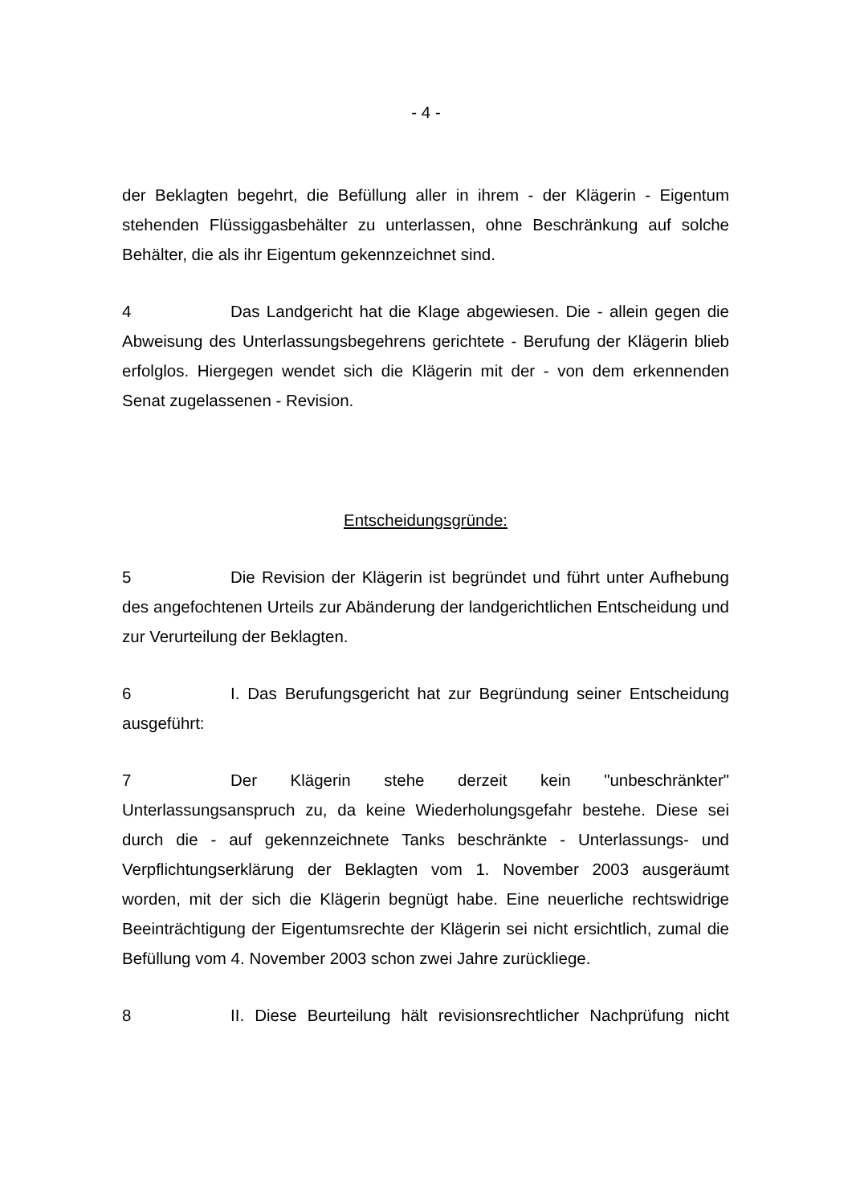- 4 -
der Beklagten begehrt, die Befüllung aller in ihrem - der Klägerin - Eigentum stehenden Flüssiggasbehälter zu unterlassen, ohne Beschränkung auf solche Behälter, die als ihr Eigentum gekennzeichnet sind.
4 Das Landgericht hat die Klage abgewiesen. Die - allein gegen die Abweisung des Unterlassungsbegehrens gerichtete - Berufung der Klägerin blieb erfolglos. Hiergegen wendet sich die Klägerin mit der - von dem erkennenden Senat zugelassenen - Revision.
Entscheidungsgründe:
5 Die Revision der Klägerin ist begründet und führt unter Aufhebung des angefochtenen Urteils zur Abänderung der landgerichtlichen Entscheidung und zur Verurteilung der Beklagten.
6 I. Das Berufungsgericht hat zur Begründung seiner Entscheidung ausgeführt:
7 Der Klägerin stehe derzeit kein "unbeschränkter" Unterlassungsanspruch zu, da keine Wiederholungsgefahr bestehe. Diese sei durch die - auf gekennzeichnete Tanks beschränkte - Unterlassungs- und Verpflichtungserklärung der Beklagten vom 1. November 2003 ausgeräumt worden, mit der sich die Klägerin begnügt habe. Eine neuerliche rechtswidrige Beeinträchtigung der Eigentumsrechte der Klägerin sei nicht ersichtlich, zumal die Befüllung vom 4. November 2003 schon zwei Jahre zurückliege.
8 II. Diese Beurteilung hält revisionsrechtlicher Nachprüfung nicht